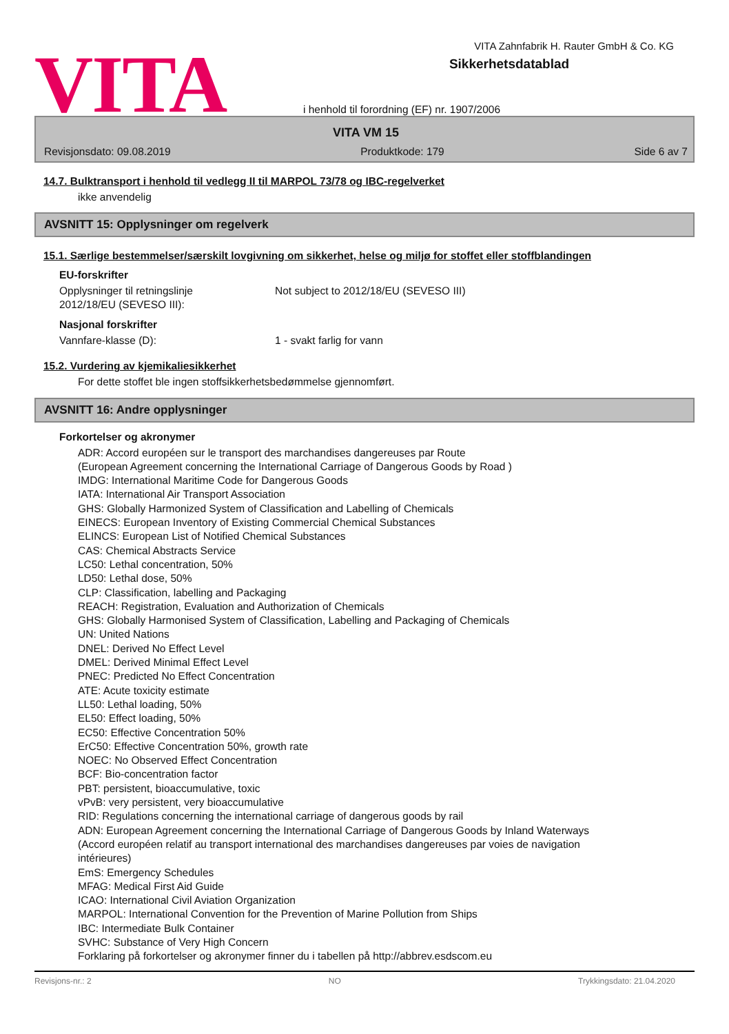VITA
VITA Zahnfabrik H. Rauter GmbH & Co. KG
Sikkerhetsdatablad
i henhold til forordning (EF) nr. 1907/2006
VITA VM 15
Revisjonsdato: 09.08.2019 Produktkode: 179 Side 6 av 7
14.7. Bulktransport i henhold til vedlegg II til MARPOL 73/78 og IBC-regelverket
ikke anvendelig
AVSNITT 15: Opplysninger om regelverk
15.1. Særlige bestemmelser/særskilt lovgivning om sikkerhet, helse og miljø for stoffet eller stoffblandingen
EU-forskrifter
Opplysninger til retningslinje
2012/18/EU (SEVESO III):
Not subject to 2012/18/EU (SEVESO III)
Nasjonal forskrifter
Vannfare-klasse (D): 1 - svakt farlig for vann
15.2. Vurdering av kjemikaliesikkerhet
For dette stoffet ble ingen stoffsikkerhetsbedømmelse gjennomført.
AVSNITT 16: Andre opplysninger
Forkortelser og akronymer
ADR: Accord européen sur le transport des marchandises dangereuses par Route
(European Agreement concerning the International Carriage of Dangerous Goods by Road )
IMDG: International Maritime Code for Dangerous Goods
IATA: International Air Transport Association
GHS: Globally Harmonized System of Classification and Labelling of Chemicals
EINECS: European Inventory of Existing Commercial Chemical Substances
ELINCS: European List of Notified Chemical Substances
CAS: Chemical Abstracts Service
LC50: Lethal concentration, 50%
LD50: Lethal dose, 50%
CLP: Classification, labelling and Packaging
REACH: Registration, Evaluation and Authorization of Chemicals
GHS: Globally Harmonised System of Classification, Labelling and Packaging of Chemicals
UN: United Nations
DNEL: Derived No Effect Level
DMEL: Derived Minimal Effect Level
PNEC: Predicted No Effect Concentration
ATE: Acute toxicity estimate
LL50: Lethal loading, 50%
EL50: Effect loading, 50%
EC50: Effective Concentration 50%
ErC50: Effective Concentration 50%, growth rate
NOEC: No Observed Effect Concentration
BCF: Bio-concentration factor
PBT: persistent, bioaccumulative, toxic
vPvB: very persistent, very bioaccumulative
RID: Regulations concerning the international carriage of dangerous goods by rail
ADN: European Agreement concerning the International Carriage of Dangerous Goods by Inland Waterways
(Accord européen relatif au transport international des marchandises dangereuses par voies de navigation
intérieures)
EmS: Emergency Schedules
MFAG: Medical First Aid Guide
ICAO: International Civil Aviation Organization
MARPOL: International Convention for the Prevention of Marine Pollution from Ships
IBC: Intermediate Bulk Container
SVHC: Substance of Very High Concern
Forklaring på forkortelser og akronymer finner du i tabellen på http://abbrev.esdscom.eu
Revisjons-nr.: 2 NO Trykkingsdato: 21.04.2020